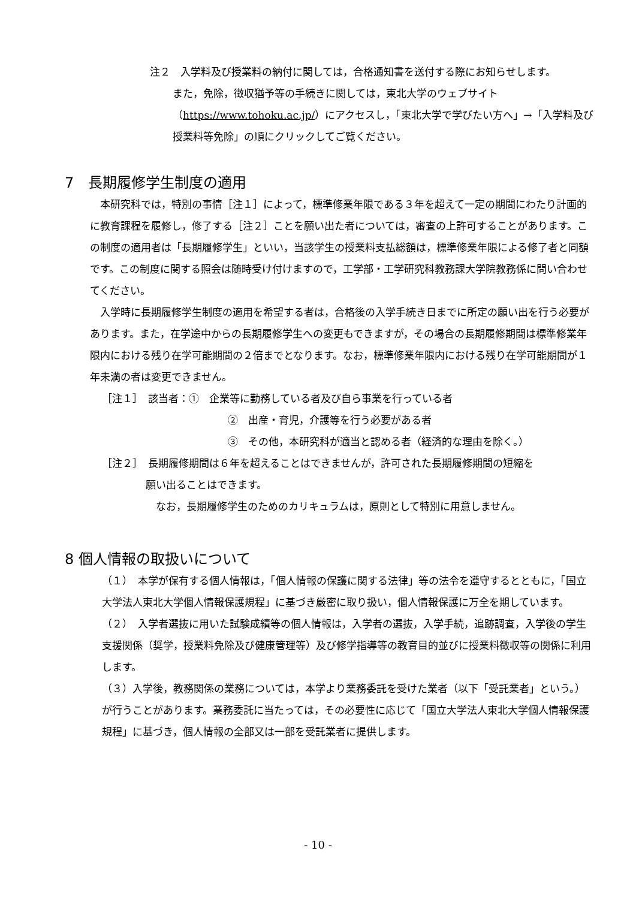注２　入学料及び授業料の納付に関しては，合格通知書を送付する際にお知らせします。
また，免除，徴収猶予等の手続きに関しては，東北大学のウェブサイト（https://www.tohoku.ac.jp/）にアクセスし，「東北大学で学びたい方へ」→「入学料及び授業料等免除」の順にクリックしてご覧ください。
7　長期履修学生制度の適用
　本研究科では，特別の事情［注１］によって，標準修業年限である３年を超えて一定の期間にわたり計画的に教育課程を履修し，修了する［注２］ことを願い出た者については，審査の上許可することがあります。この制度の適用者は「長期履修学生」といい，当該学生の授業料支払総額は，標準修業年限による修了者と同額です。この制度に関する照会は随時受け付けますので，工学部・工学研究科教務課大学院教務係に問い合わせてください。
　入学時に長期履修学生制度の適用を希望する者は，合格後の入学手続き日までに所定の願い出を行う必要があります。また，在学途中からの長期履修学生への変更もできますが，その場合の長期履修期間は標準修業年限内における残り在学可能期間の２倍までとなります。なお，標準修業年限内における残り在学可能期間が１年未満の者は変更できません。
［注１］　該当者：①　企業等に勤務している者及び自ら事業を行っている者
②　出産・育児，介護等を行う必要がある者
③　その他，本研究科が適当と認める者（経済的な理由を除く。）
［注２］　長期履修期間は６年を超えることはできませんが，許可された長期履修期間の短縮を
願い出ることはできます。
なお，長期履修学生のためのカリキュラムは，原則として特別に用意しません。
8 個人情報の取扱いについて
（１）　本学が保有する個人情報は，「個人情報の保護に関する法律」等の法令を遵守するとともに，「国立大学法人東北大学個人情報保護規程」に基づき厳密に取り扱い，個人情報保護に万全を期しています。
（２）　入学者選抜に用いた試験成績等の個人情報は，入学者の選抜，入学手続，追跡調査，入学後の学生支援関係（奨学，授業料免除及び健康管理等）及び修学指導等の教育目的並びに授業料徴収等の関係に利用します。
（３）入学後，教務関係の業務については，本学より業務委託を受けた業者（以下「受託業者」という。）が行うことがあります。業務委託に当たっては，その必要性に応じて「国立大学法人東北大学個人情報保護規程」に基づき，個人情報の全部又は一部を受託業者に提供します。
- 10 -